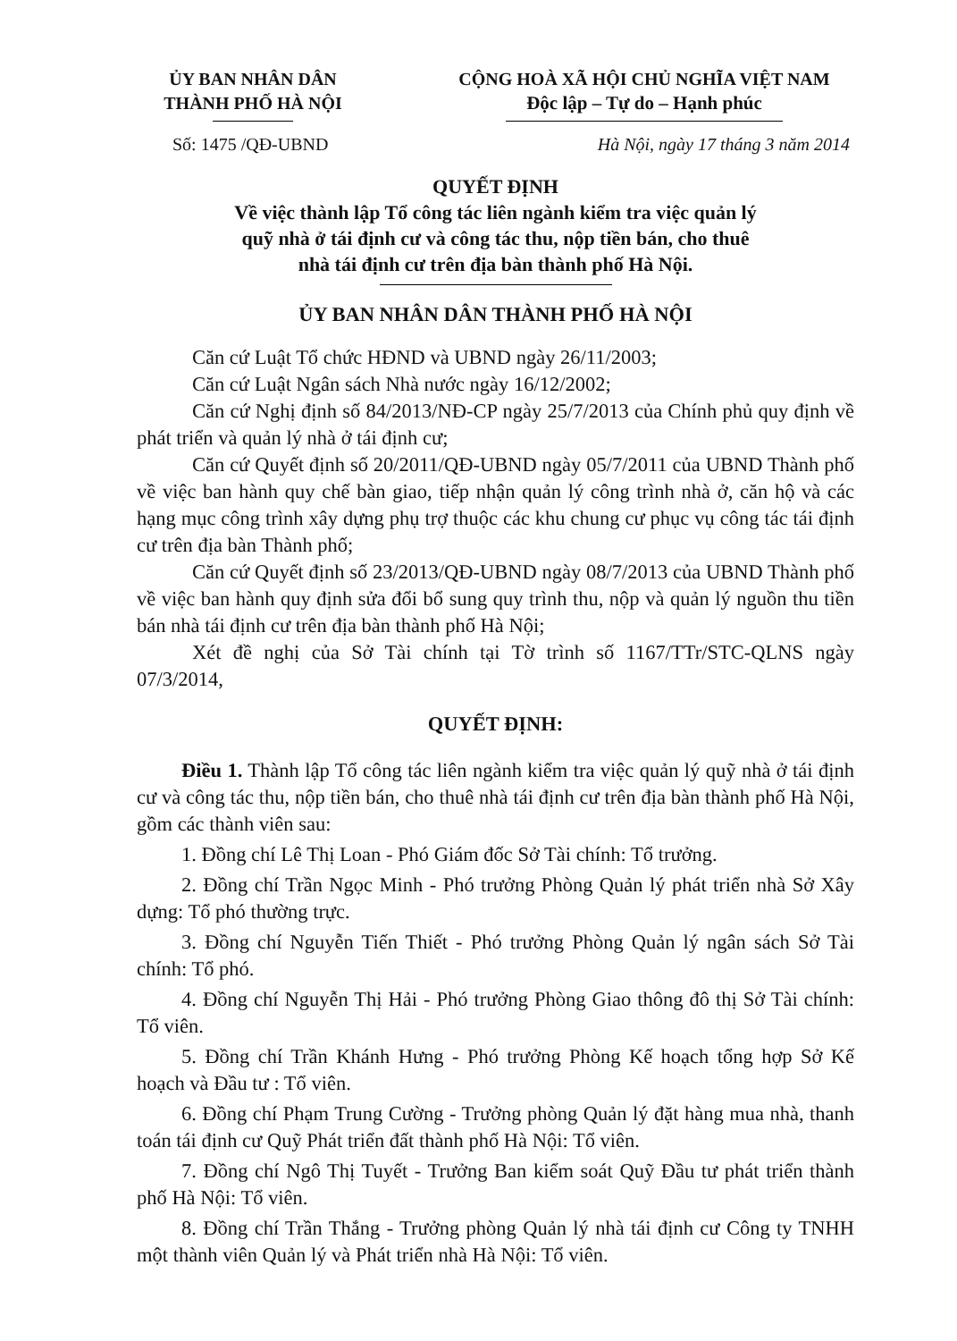ỦY BAN NHÂN DÂN
THÀNH PHỐ HÀ NỘI
CỘNG HOÀ XÃ HỘI CHỦ NGHĨA VIỆT NAM
Độc lập – Tự do – Hạnh phúc
Số: 1475 /QĐ-UBND Hà Nội, ngày 17 tháng 3 năm 2014
QUYẾT ĐỊNH
Về việc thành lập Tổ công tác liên ngành kiểm tra việc quản lý
quỹ nhà ở tái định cư và công tác thu, nộp tiền bán, cho thuê
nhà tái định cư trên địa bàn thành phố Hà Nội.
ỦY BAN NHÂN DÂN THÀNH PHỐ HÀ NỘI
Căn cứ Luật Tổ chức HĐND và UBND ngày 26/11/2003;
Căn cứ Luật Ngân sách Nhà nước ngày 16/12/2002;
Căn cứ Nghị định số 84/2013/NĐ-CP ngày 25/7/2013 của Chính phủ quy định về phát triển và quản lý nhà ở tái định cư;
Căn cứ Quyết định số 20/2011/QĐ-UBND ngày 05/7/2011 của UBND Thành phố về việc ban hành quy chế bàn giao, tiếp nhận quản lý công trình nhà ở, căn hộ và các hạng mục công trình xây dựng phụ trợ thuộc các khu chung cư phục vụ công tác tái định cư trên địa bàn Thành phố;
Căn cứ Quyết định số 23/2013/QĐ-UBND ngày 08/7/2013 của UBND Thành phố về việc ban hành quy định sửa đổi bổ sung quy trình thu, nộp và quản lý nguồn thu tiền bán nhà tái định cư trên địa bàn thành phố Hà Nội;
Xét đề nghị của Sở Tài chính tại Tờ trình số 1167/TTr/STC-QLNS ngày 07/3/2014,
QUYẾT ĐỊNH:
Điều 1. Thành lập Tổ công tác liên ngành kiểm tra việc quản lý quỹ nhà ở tái định cư và công tác thu, nộp tiền bán, cho thuê nhà tái định cư trên địa bàn thành phố Hà Nội, gồm các thành viên sau:
1. Đồng chí Lê Thị Loan - Phó Giám đốc Sở Tài chính: Tổ trưởng.
2. Đồng chí Trần Ngọc Minh - Phó trưởng Phòng Quản lý phát triển nhà Sở Xây dựng: Tổ phó thường trực.
3. Đồng chí Nguyễn Tiến Thiết - Phó trưởng Phòng Quản lý ngân sách Sở Tài chính: Tổ phó.
4. Đồng chí Nguyễn Thị Hải - Phó trưởng Phòng Giao thông đô thị Sở Tài chính: Tổ viên.
5. Đồng chí Trần Khánh Hưng - Phó trưởng Phòng Kế hoạch tổng hợp Sở Kế hoạch và Đầu tư : Tổ viên.
6. Đồng chí Phạm Trung Cường - Trưởng phòng Quản lý đặt hàng mua nhà, thanh toán tái định cư Quỹ Phát triển đất thành phố Hà Nội: Tổ viên.
7. Đồng chí Ngô Thị Tuyết - Trưởng Ban kiểm soát Quỹ Đầu tư phát triển thành phố Hà Nội: Tổ viên.
8. Đồng chí Trần Thắng - Trưởng phòng Quản lý nhà tái định cư Công ty TNHH một thành viên Quản lý và Phát triển nhà Hà Nội: Tổ viên.